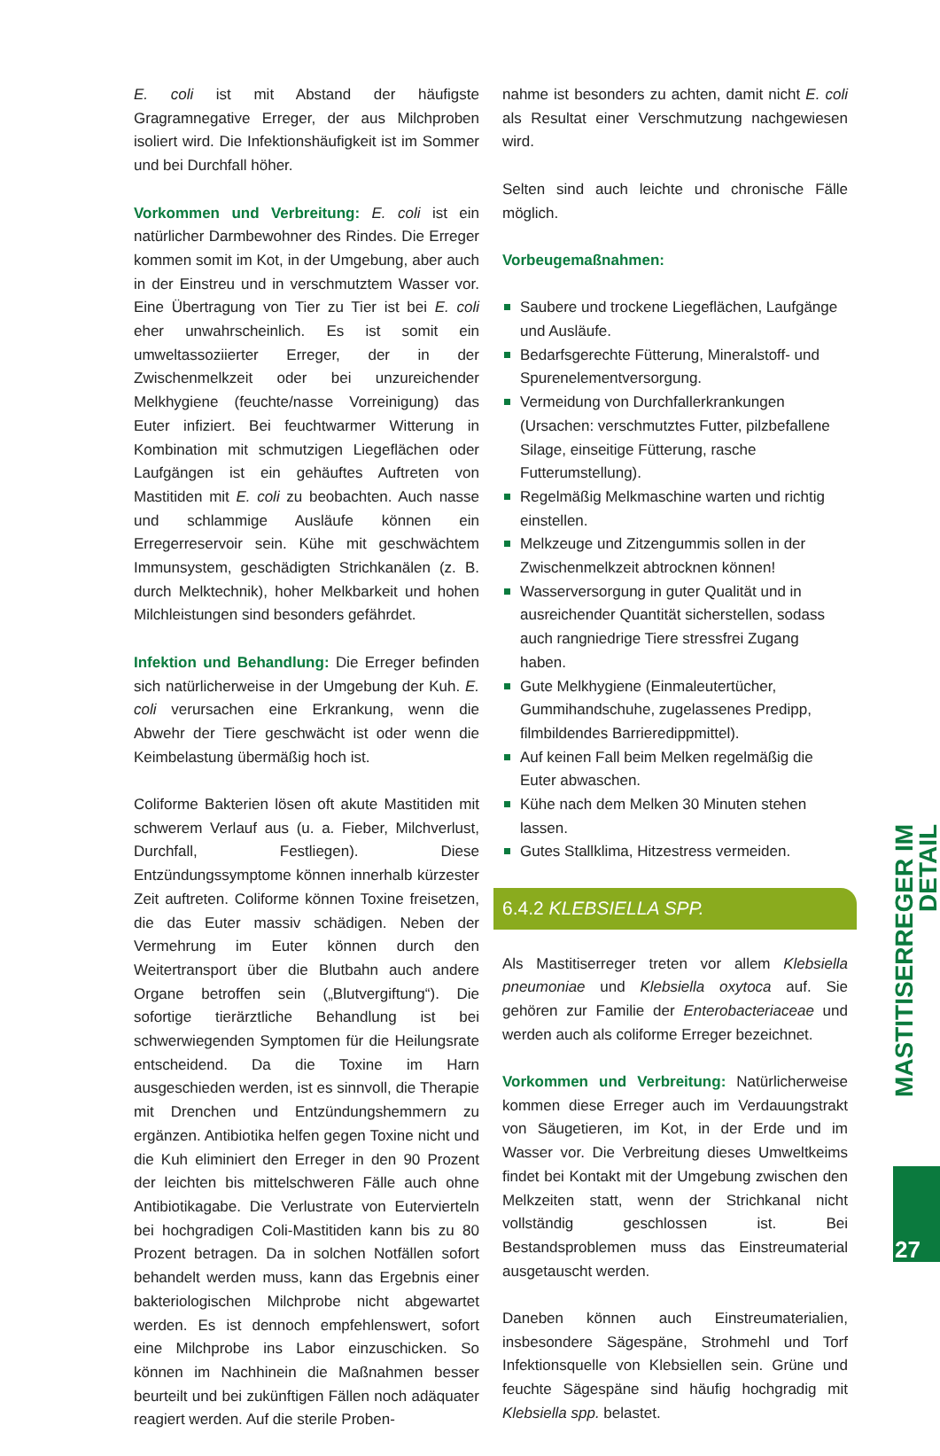E. coli ist mit Abstand der häufigste Gragramnegative Erreger, der aus Milchproben isoliert wird. Die Infektionshäufigkeit ist im Sommer und bei Durchfall höher.
Vorkommen und Verbreitung: E. coli ist ein natürlicher Darmbewohner des Rindes. Die Erreger kommen somit im Kot, in der Umgebung, aber auch in der Einstreu und in verschmutztem Wasser vor. Eine Übertragung von Tier zu Tier ist bei E. coli eher unwahrscheinlich. Es ist somit ein umweltassoziierter Erreger, der in der Zwischenmelkzeit oder bei unzureichender Melkhygiene (feuchte/nasse Vorreinigung) das Euter infiziert. Bei feuchtwarmer Witterung in Kombination mit schmutzigen Liegeflächen oder Laufgängen ist ein gehäuftes Auftreten von Mastitiden mit E. coli zu beobachten. Auch nasse und schlammige Ausläufe können ein Erregerreservoir sein. Kühe mit geschwächtem Immunsystem, geschädigten Strichkanälen (z. B. durch Melktechnik), hoher Melkbarkeit und hohen Milchleistungen sind besonders gefährdet.
Infektion und Behandlung: Die Erreger befinden sich natürlicherweise in der Umgebung der Kuh. E. coli verursachen eine Erkrankung, wenn die Abwehr der Tiere geschwächt ist oder wenn die Keimbelastung übermäßig hoch ist.
Coliforme Bakterien lösen oft akute Mastitiden mit schwerem Verlauf aus (u. a. Fieber, Milchverlust, Durchfall, Festliegen). Diese Entzündungssymptome können innerhalb kürzester Zeit auftreten. Coliforme können Toxine freisetzen, die das Euter massiv schädigen. Neben der Vermehrung im Euter können durch den Weitertransport über die Blutbahn auch andere Organe betroffen sein („Blutvergiftung“). Die sofortige tierärztliche Behandlung ist bei schwerwiegenden Symptomen für die Heilungsrate entscheidend. Da die Toxine im Harn ausgeschieden werden, ist es sinnvoll, die Therapie mit Drenchen und Entzündungshemmern zu ergänzen. Antibiotika helfen gegen Toxine nicht und die Kuh eliminiert den Erreger in den 90 Prozent der leichten bis mittelschweren Fälle auch ohne Antibiotikagabe. Die Verlustrate von Eutervierteln bei hochgradigen Coli-Mastitiden kann bis zu 80 Prozent betragen. Da in solchen Notfällen sofort behandelt werden muss, kann das Ergebnis einer bakteriologischen Milchprobe nicht abgewartet werden. Es ist dennoch empfehlenswert, sofort eine Milchprobe ins Labor einzuschicken. So können im Nachhinein die Maßnahmen besser beurteilt und bei zukünftigen Fällen noch adäquater reagiert werden. Auf die sterile Proben-
nahme ist besonders zu achten, damit nicht E. coli als Resultat einer Verschmutzung nachgewiesen wird.
Selten sind auch leichte und chronische Fälle möglich.
Vorbeugemaßnahmen:
Saubere und trockene Liegeflächen, Laufgänge und Ausläufe.
Bedarfsgerechte Fütterung, Mineralstoff- und Spurenelementversorgung.
Vermeidung von Durchfallerkrankungen (Ursachen: verschmutztes Futter, pilzbefallene Silage, einseitige Fütterung, rasche Futterumstellung).
Regelmäßig Melkmaschine warten und richtig einstellen.
Melkzeuge und Zitzengummis sollen in der Zwischenmelkzeit abtrocknen können!
Wasserversorgung in guter Qualität und in ausreichender Quantität sicherstellen, sodass auch rangniedrige Tiere stressfrei Zugang haben.
Gute Melkhygiene (Einmaleutertücher, Gummihandschuhe, zugelassenes Predipp, filmbildendes Barrieredippmittel).
Auf keinen Fall beim Melken regelmäßig die Euter abwaschen.
Kühe nach dem Melken 30 Minuten stehen lassen.
Gutes Stallklima, Hitzestress vermeiden.
6.4.2 KLEBSIELLA SPP.
Als Mastitiserreger treten vor allem Klebsiella pneumoniae und Klebsiella oxytoca auf. Sie gehören zur Familie der Enterobacteriaceae und werden auch als coliforme Erreger bezeichnet.
Vorkommen und Verbreitung: Natürlicherweise kommen diese Erreger auch im Verdauungstrakt von Säugetieren, im Kot, in der Erde und im Wasser vor. Die Verbreitung dieses Umweltkeims findet bei Kontakt mit der Umgebung zwischen den Melkzeiten statt, wenn der Strichkanal nicht vollständig geschlossen ist. Bei Bestandsproblemen muss das Einstreumaterial ausgetauscht werden.
Daneben können auch Einstreumaterialien, insbesondere Sägespäne, Strohmehl und Torf Infektionsquelle von Klebsiellen sein. Grüne und feuchte Sägespäne sind häufig hochgradig mit Klebsiella spp. belastet.
MASTITISERREGER IM DETAIL
27